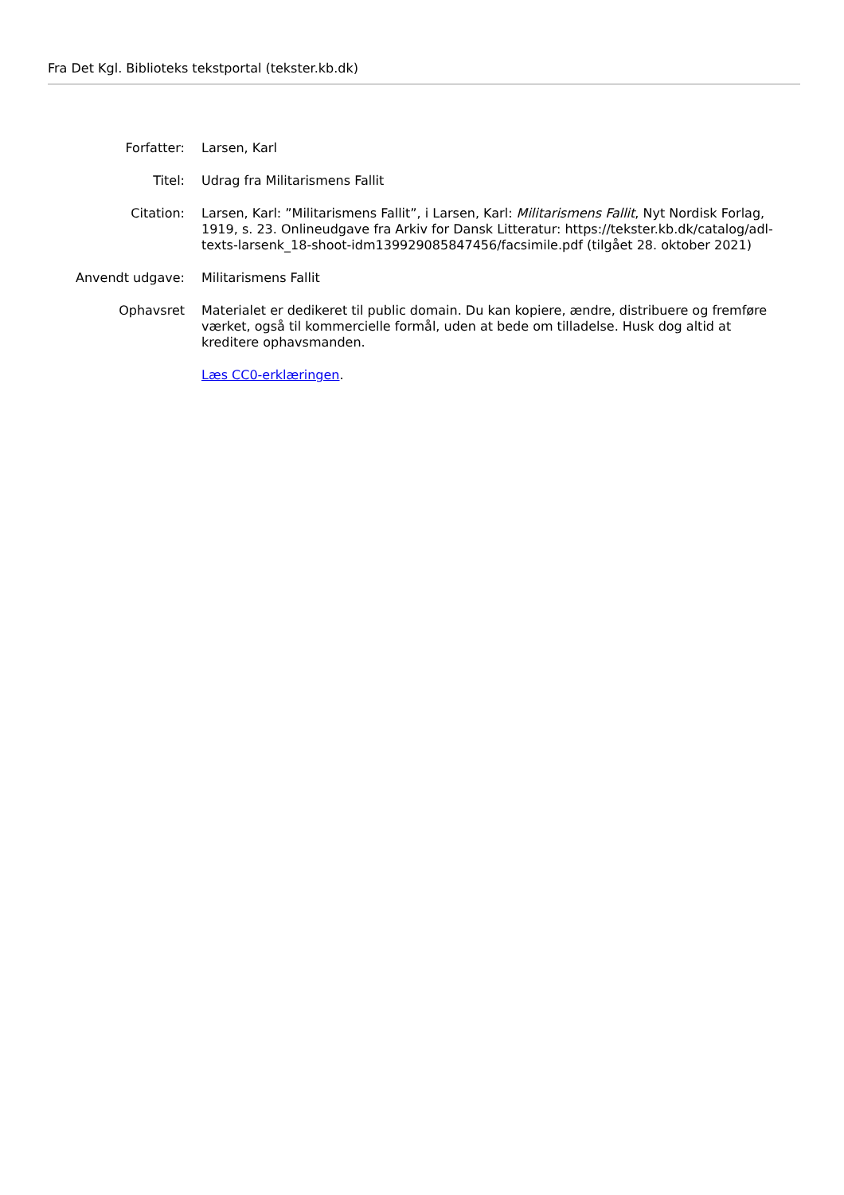Fra Det Kgl. Biblioteks tekstportal (tekster.kb.dk)
Forfatter: Larsen, Karl
Titel: Udrag fra Militarismens Fallit
Citation: Larsen, Karl: ”Militarismens Fallit”, i Larsen, Karl: Militarismens Fallit, Nyt Nordisk Forlag, 1919, s. 23. Onlineudgave fra Arkiv for Dansk Litteratur: https://tekster.kb.dk/catalog/adl-texts-larsenk_18-shoot-idm139929085847456/facsimile.pdf (tilgået 28. oktober 2021)
Anvendt udgave: Militarismens Fallit
Ophavsret Materialet er dedikeret til public domain. Du kan kopiere, ændre, distribuere og fremføre værket, også til kommercielle formål, uden at bede om tilladelse. Husk dog altid at kreditere ophavsmanden.
Læs CC0-erklæringen.